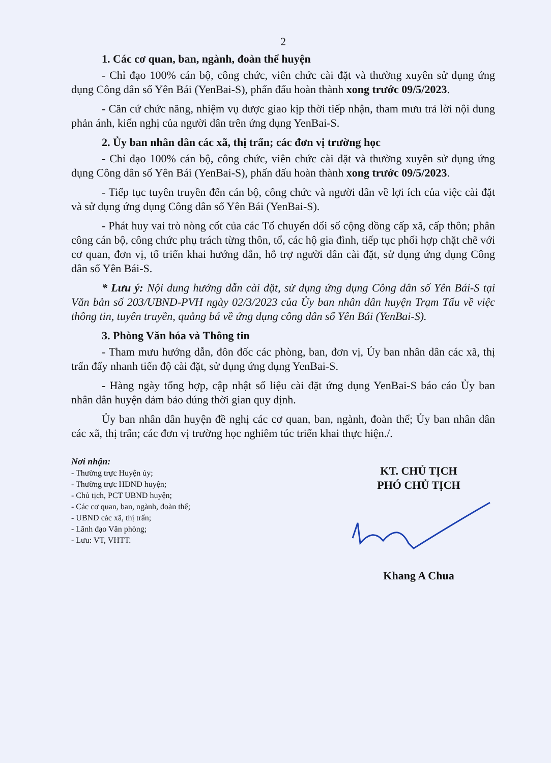2
1. Các cơ quan, ban, ngành, đoàn thể huyện
- Chỉ đạo 100% cán bộ, công chức, viên chức cài đặt và thường xuyên sử dụng ứng dụng Công dân số Yên Bái (YenBai-S), phấn đấu hoàn thành xong trước 09/5/2023.
- Căn cứ chức năng, nhiệm vụ được giao kịp thời tiếp nhận, tham mưu trả lời nội dung phản ánh, kiến nghị của người dân trên ứng dụng YenBai-S.
2. Ủy ban nhân dân các xã, thị trấn; các đơn vị trường học
- Chỉ đạo 100% cán bộ, công chức, viên chức cài đặt và thường xuyên sử dụng ứng dụng Công dân số Yên Bái (YenBai-S), phấn đấu hoàn thành xong trước 09/5/2023.
- Tiếp tục tuyên truyền đến cán bộ, công chức và người dân về lợi ích của việc cài đặt và sử dụng ứng dụng Công dân số Yên Bái (YenBai-S).
- Phát huy vai trò nòng cốt của các Tổ chuyển đổi số cộng đồng cấp xã, cấp thôn; phân công cán bộ, công chức phụ trách từng thôn, tổ, các hộ gia đình, tiếp tục phối hợp chặt chẽ với cơ quan, đơn vị, tổ triển khai hướng dẫn, hỗ trợ người dân cài đặt, sử dụng ứng dụng Công dân số Yên Bái-S.
* Lưu ý: Nội dung hướng dẫn cài đặt, sử dụng ứng dụng Công dân số Yên Bái-S tại Văn bản số 203/UBND-PVH ngày 02/3/2023 của Ủy ban nhân dân huyện Trạm Tấu về việc thông tin, tuyên truyền, quảng bá về ứng dụng công dân số Yên Bái (YenBai-S).
3. Phòng Văn hóa và Thông tin
- Tham mưu hướng dẫn, đôn đốc các phòng, ban, đơn vị, Ủy ban nhân dân các xã, thị trấn đẩy nhanh tiến độ cài đặt, sử dụng ứng dụng YenBai-S.
- Hàng ngày tổng hợp, cập nhật số liệu cài đặt ứng dụng YenBai-S báo cáo Ủy ban nhân dân huyện đảm bảo đúng thời gian quy định.
Ủy ban nhân dân huyện đề nghị các cơ quan, ban, ngành, đoàn thể; Ủy ban nhân dân các xã, thị trấn; các đơn vị trường học nghiêm túc triển khai thực hiện./.
Nơi nhận:
- Thường trực Huyện ủy;
- Thường trực HĐND huyện;
- Chủ tịch, PCT UBND huyện;
- Các cơ quan, ban, ngành, đoàn thể;
- UBND các xã, thị trấn;
- Lãnh đạo Văn phòng;
- Lưu: VT, VHTT.
KT. CHỦ TỊCH
PHÓ CHỦ TỊCH
Khang A Chua